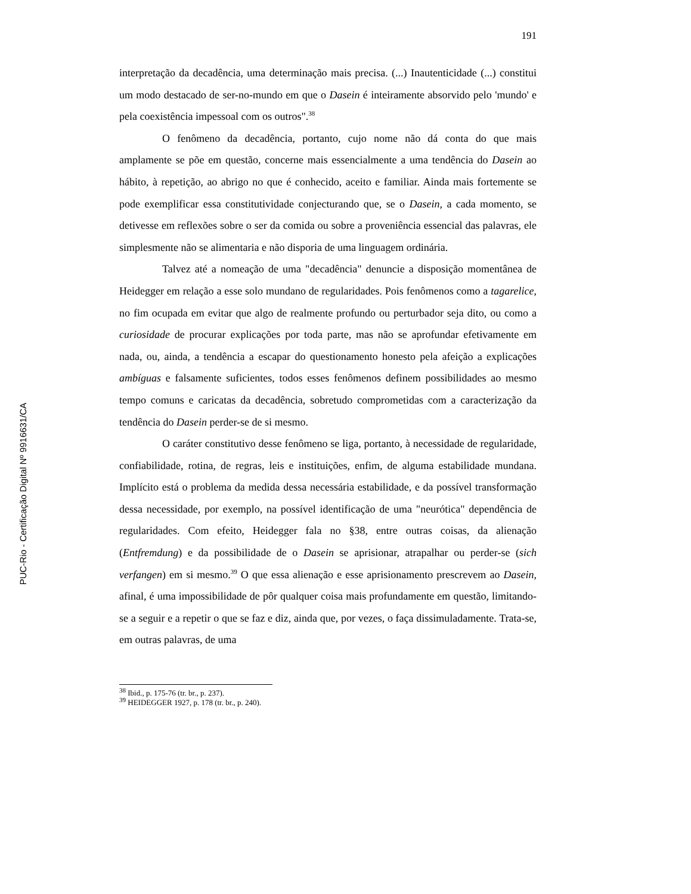PUC-Rio - Certificação Digital Nº 9916631/CA
191
interpretação da decadência, uma determinação mais precisa. (...) Inautenticidade (...) constitui um modo destacado de ser-no-mundo em que o Dasein é inteiramente absorvido pelo 'mundo' e pela coexistência impessoal com os outros".<sup>38</sup>
O fenômeno da decadência, portanto, cujo nome não dá conta do que mais amplamente se põe em questão, concerne mais essencialmente a uma tendência do Dasein ao hábito, à repetição, ao abrigo no que é conhecido, aceito e familiar. Ainda mais fortemente se pode exemplificar essa constitutividade conjecturando que, se o Dasein, a cada momento, se detivesse em reflexões sobre o ser da comida ou sobre a proveniência essencial das palavras, ele simplesmente não se alimentaria e não disporia de uma linguagem ordinária.
Talvez até a nomeação de uma "decadência" denuncie a disposição momentânea de Heidegger em relação a esse solo mundano de regularidades. Pois fenômenos como a tagarelice, no fim ocupada em evitar que algo de realmente profundo ou perturbador seja dito, ou como a curiosidade de procurar explicações por toda parte, mas não se aprofundar efetivamente em nada, ou, ainda, a tendência a escapar do questionamento honesto pela afeição a explicações ambíguas e falsamente suficientes, todos esses fenômenos definem possibilidades ao mesmo tempo comuns e caricatas da decadência, sobretudo comprometidas com a caracterização da tendência do Dasein perder-se de si mesmo.
O caráter constitutivo desse fenômeno se liga, portanto, à necessidade de regularidade, confiabilidade, rotina, de regras, leis e instituições, enfim, de alguma estabilidade mundana. Implícito está o problema da medida dessa necessária estabilidade, e da possível transformação dessa necessidade, por exemplo, na possível identificação de uma "neurótica" dependência de regularidades. Com efeito, Heidegger fala no §38, entre outras coisas, da alienação (Entfremdung) e da possibilidade de o Dasein se aprisionar, atrapalhar ou perder-se (sich verfangen) em si mesmo.<sup>39</sup> O que essa alienação e esse aprisionamento prescrevem ao Dasein, afinal, é uma impossibilidade de pôr qualquer coisa mais profundamente em questão, limitando-se a seguir e a repetir o que se faz e diz, ainda que, por vezes, o faça dissimuladamente. Trata-se, em outras palavras, de uma
<sup>38</sup> Ibid., p. 175-76 (tr. br., p. 237).
<sup>39</sup> HEIDEGGER 1927, p. 178 (tr. br., p. 240).